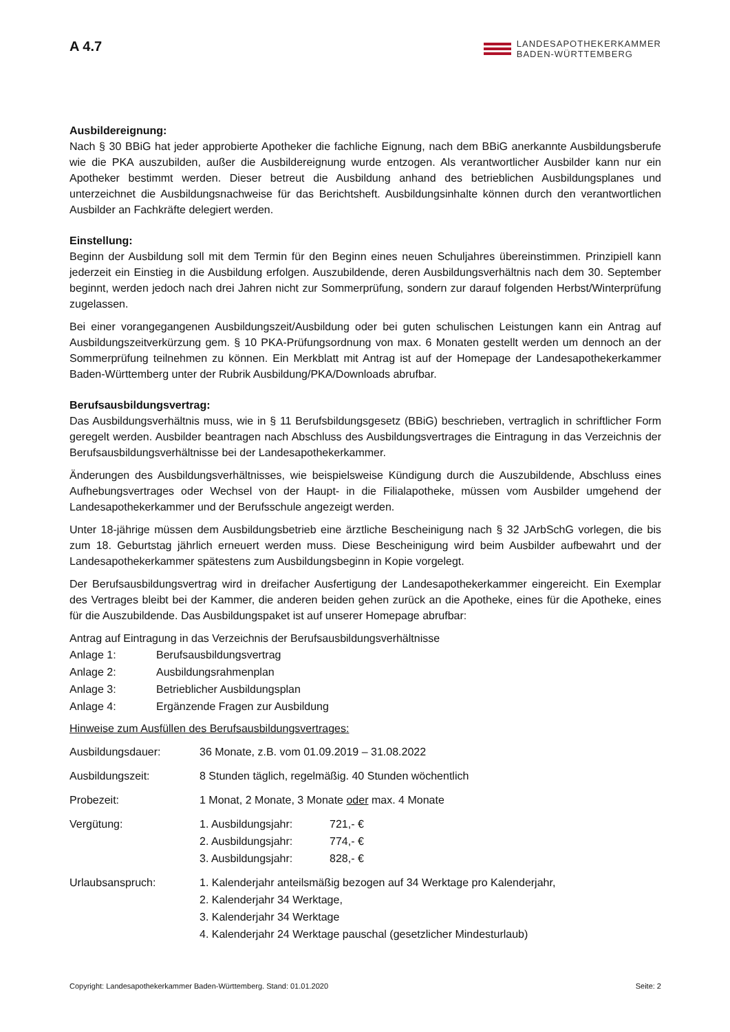A 4.7
LANDESAPOTHEKERKAMMER
BADEN-WÜRTTEMBERG
Ausbildereignung:
Nach § 30 BBiG hat jeder approbierte Apotheker die fachliche Eignung, nach dem BBiG anerkannte Ausbildungsberufe wie die PKA auszubilden, außer die Ausbildereignung wurde entzogen. Als verantwortlicher Ausbilder kann nur ein Apotheker bestimmt werden. Dieser betreut die Ausbildung anhand des betrieblichen Ausbildungsplanes und unterzeichnet die Ausbildungsnachweise für das Berichtsheft. Ausbildungsinhalte können durch den verantwortlichen Ausbilder an Fachkräfte delegiert werden.
Einstellung:
Beginn der Ausbildung soll mit dem Termin für den Beginn eines neuen Schuljahres übereinstimmen. Prinzipiell kann jederzeit ein Einstieg in die Ausbildung erfolgen. Auszubildende, deren Ausbildungsverhältnis nach dem 30. September beginnt, werden jedoch nach drei Jahren nicht zur Sommerprüfung, sondern zur darauf folgenden Herbst/Winterprüfung zugelassen.
Bei einer vorangegangenen Ausbildungszeit/Ausbildung oder bei guten schulischen Leistungen kann ein Antrag auf Ausbildungszeitverkürzung gem. § 10 PKA-Prüfungsordnung von max. 6 Monaten gestellt werden um dennoch an der Sommerprüfung teilnehmen zu können. Ein Merkblatt mit Antrag ist auf der Homepage der Landesapothekerkammer Baden-Württemberg unter der Rubrik Ausbildung/PKA/Downloads abrufbar.
Berufsausbildungsvertrag:
Das Ausbildungsverhältnis muss, wie in § 11 Berufsbildungsgesetz (BBiG) beschrieben, vertraglich in schriftlicher Form geregelt werden. Ausbilder beantragen nach Abschluss des Ausbildungsvertrages die Eintragung in das Verzeichnis der Berufsausbildungsverhältnisse bei der Landesapothekerkammer.
Änderungen des Ausbildungsverhältnisses, wie beispielsweise Kündigung durch die Auszubildende, Abschluss eines Aufhebungsvertrages oder Wechsel von der Haupt- in die Filialapotheke, müssen vom Ausbilder umgehend der Landesapothekerkammer und der Berufsschule angezeigt werden.
Unter 18-jährige müssen dem Ausbildungsbetrieb eine ärztliche Bescheinigung nach § 32 JArbSchG vorlegen, die bis zum 18. Geburtstag jährlich erneuert werden muss. Diese Bescheinigung wird beim Ausbilder aufbewahrt und der Landesapothekerkammer spätestens zum Ausbildungsbeginn in Kopie vorgelegt.
Der Berufsausbildungsvertrag wird in dreifacher Ausfertigung der Landesapothekerkammer eingereicht. Ein Exemplar des Vertrages bleibt bei der Kammer, die anderen beiden gehen zurück an die Apotheke, eines für die Apotheke, eines für die Auszubildende. Das Ausbildungspaket ist auf unserer Homepage abrufbar:
Antrag auf Eintragung in das Verzeichnis der Berufsausbildungsverhältnisse
| Anlage 1: | Berufsausbildungsvertrag |
| Anlage 2: | Ausbildungsrahmenplan |
| Anlage 3: | Betrieblicher Ausbildungsplan |
| Anlage 4: | Ergänzende Fragen zur Ausbildung |
Hinweise zum Ausfüllen des Berufsausbildungsvertrages:
| Ausbildungsdauer: | 36 Monate, z.B. vom 01.09.2019 – 31.08.2022 | |
| Ausbildungszeit: | 8 Stunden täglich, regelmäßig. 40 Stunden wöchentlich | |
| Probezeit: | 1 Monat, 2 Monate, 3 Monate oder max. 4 Monate | |
| Vergütung: | 1. Ausbildungsjahr: | 721,- € |
| | 2. Ausbildungsjahr: | 774,- € |
| | 3. Ausbildungsjahr: | 828,- € |
| Urlaubsanspruch: | 1. Kalenderjahr anteilsmäßig bezogen auf 34 Werktage pro Kalenderjahr, 2. Kalenderjahr 34 Werktage, 3. Kalenderjahr 34 Werktage 4. Kalenderjahr 24 Werktage pauschal (gesetzlicher Mindesturlaub) | |
Copyright: Landesapothekerkammer Baden-Württemberg. Stand: 01.01.2020 Seite: 2